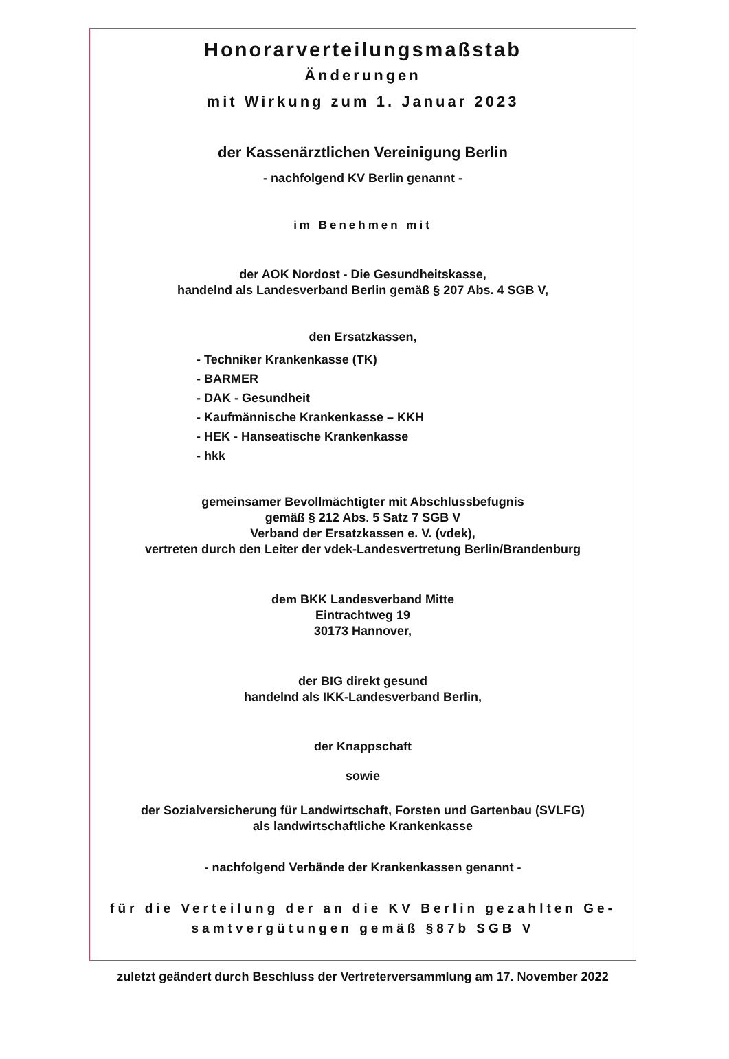Honorarverteilungsmaßstab
Änderungen
mit Wirkung zum 1. Januar 2023
der Kassenärztlichen Vereinigung Berlin
- nachfolgend KV Berlin genannt -
im Benehmen mit
der AOK Nordost - Die Gesundheitskasse,
handelnd als Landesverband Berlin gemäß § 207 Abs. 4 SGB V,
den Ersatzkassen,
- Techniker Krankenkasse (TK)
- BARMER
- DAK - Gesundheit
- Kaufmännische Krankenkasse – KKH
- HEK - Hanseatische Krankenkasse
- hkk
gemeinsamer Bevollmächtigter mit Abschlussbefugnis
gemäß § 212 Abs. 5 Satz 7 SGB V
Verband der Ersatzkassen e. V. (vdek),
vertreten durch den Leiter der vdek-Landesvertretung Berlin/Brandenburg
dem BKK Landesverband Mitte
Eintrachtweg 19
30173 Hannover,
der BIG direkt gesund
handelnd als IKK-Landesverband Berlin,
der Knappschaft
sowie
der Sozialversicherung für Landwirtschaft, Forsten und Gartenbau (SVLFG)
als landwirtschaftliche Krankenkasse
- nachfolgend Verbände der Krankenkassen genannt -
für die Verteilung der an die KV Berlin gezahlten Ge-
samtvergütungen gemäß §87b SGB V
zuletzt geändert durch Beschluss der Vertreterversammlung am 17. November 2022